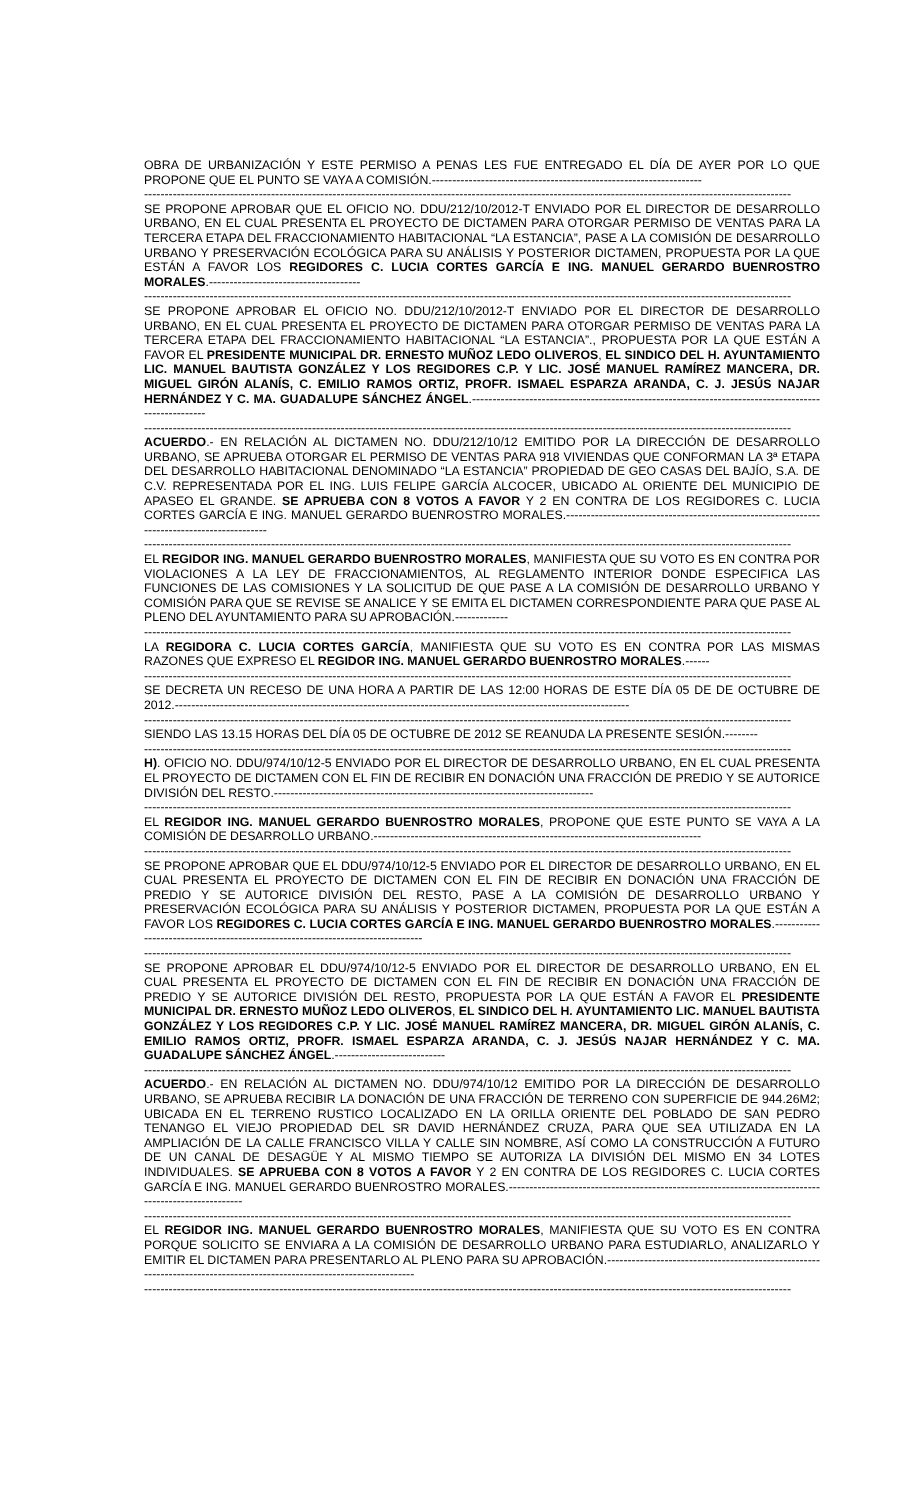OBRA DE URBANIZACIÓN Y ESTE PERMISO A PENAS LES FUE ENTREGADO EL DÍA DE AYER POR LO QUE PROPONE QUE EL PUNTO SE VAYA A COMISIÓN.------------------------------------------------------------------
--------------------------------------------------------------------------------------------------------------------------------------------------------------
SE PROPONE APROBAR QUE EL OFICIO NO. DDU/212/10/2012-T ENVIADO POR EL DIRECTOR DE DESARROLLO URBANO, EN EL CUAL PRESENTA EL PROYECTO DE DICTAMEN PARA OTORGAR PERMISO DE VENTAS PARA LA TERCERA ETAPA DEL FRACCIONAMIENTO HABITACIONAL “LA ESTANCIA”, PASE A LA COMISIÓN DE DESARROLLO URBANO Y PRESERVACIÓN ECOLÓGICA PARA SU ANÁLISIS Y POSTERIOR DICTAMEN, PROPUESTA POR LA QUE ESTÁN A FAVOR LOS REGIDORES C. LUCIA CORTES GARCÍA E ING. MANUEL GERARDO BUENROSTRO MORALES.-------------------------------------
--------------------------------------------------------------------------------------------------------------------------------------------------------------
SE PROPONE APROBAR EL OFICIO NO. DDU/212/10/2012-T ENVIADO POR EL DIRECTOR DE DESARROLLO URBANO, EN EL CUAL PRESENTA EL PROYECTO DE DICTAMEN PARA OTORGAR PERMISO DE VENTAS PARA LA TERCERA ETAPA DEL FRACCIONAMIENTO HABITACIONAL “LA ESTANCIA”., PROPUESTA POR LA QUE ESTÁN A FAVOR EL PRESIDENTE MUNICIPAL DR. ERNESTO MUÑOZ LEDO OLIVEROS, EL SINDICO DEL H. AYUNTAMIENTO LIC. MANUEL BAUTISTA GONZÁLEZ Y LOS REGIDORES C.P. Y LIC. JOSÉ MANUEL RAMÍREZ MANCERA, DR. MIGUEL GIRÓN ALANÍS, C. EMILIO RAMOS ORTIZ, PROFR. ISMAEL ESPARZA ARANDA, C. J. JESÚS NAJAR HERNÁNDEZ Y C. MA. GUADALUPE SÁNCHEZ ÁNGEL.----------------------------------------------------------------------------------------------------
--------------------------------------------------------------------------------------------------------------------------------------------------------------
ACUERDO.- EN RELACIÓN AL DICTAMEN NO. DDU/212/10/12 EMITIDO POR LA DIRECCIÓN DE DESARROLLO URBANO, SE APRUEBA OTORGAR EL PERMISO DE VENTAS PARA 918 VIVIENDAS QUE CONFORMAN LA 3ª ETAPA DEL DESARROLLO HABITACIONAL DENOMINADO “LA ESTANCIA” PROPIEDAD DE GEO CASAS DEL BAJÍO, S.A. DE C.V. REPRESENTADA POR EL ING. LUIS FELIPE GARCÍA ALCOCER, UBICADO AL ORIENTE DEL MUNICIPIO DE APASEO EL GRANDE. SE APRUEBA CON 8 VOTOS A FAVOR Y 2 EN CONTRA DE LOS REGIDORES C. LUCIA CORTES GARCÍA E ING. MANUEL GERARDO BUENROSTRO MORALES.--------------------------------------------------------------------------------------------
--------------------------------------------------------------------------------------------------------------------------------------------------------------
EL REGIDOR ING. MANUEL GERARDO BUENROSTRO MORALES, MANIFIESTA QUE SU VOTO ES EN CONTRA POR VIOLACIONES A LA LEY DE FRACCIONAMIENTOS, AL REGLAMENTO INTERIOR DONDE ESPECIFICA LAS FUNCIONES DE LAS COMISIONES Y LA SOLICITUD DE QUE PASE A LA COMISIÓN DE DESARROLLO URBANO Y COMISIÓN PARA QUE SE REVISE SE ANALICE Y SE EMITA EL DICTAMEN CORRESPONDIENTE PARA QUE PASE AL PLENO DEL AYUNTAMIENTO PARA SU APROBACIÓN.-------------
--------------------------------------------------------------------------------------------------------------------------------------------------------------
LA REGIDORA C. LUCIA CORTES GARCÍA, MANIFIESTA QUE SU VOTO ES EN CONTRA POR LAS MISMAS RAZONES QUE EXPRESO EL REGIDOR ING. MANUEL GERARDO BUENROSTRO MORALES.------
--------------------------------------------------------------------------------------------------------------------------------------------------------------
SE DECRETA UN RECESO DE UNA HORA A PARTIR DE LAS 12:00 HORAS DE ESTE DÍA 05 DE DE OCTUBRE DE 2012.---------------------------------------------------------------------------------------------------------------
--------------------------------------------------------------------------------------------------------------------------------------------------------------
SIENDO LAS 13.15 HORAS DEL DÍA 05 DE OCTUBRE DE 2012 SE REANUDA LA PRESENTE SESIÓN.--------
--------------------------------------------------------------------------------------------------------------------------------------------------------------
H). OFICIO NO. DDU/974/10/12-5 ENVIADO POR EL DIRECTOR DE DESARROLLO URBANO, EN EL CUAL PRESENTA EL PROYECTO DE DICTAMEN CON EL FIN DE RECIBIR EN DONACIÓN UNA FRACCIÓN DE PREDIO Y SE AUTORICE DIVISIÓN DEL RESTO.------------------------------------------------------------------------------
--------------------------------------------------------------------------------------------------------------------------------------------------------------
EL REGIDOR ING. MANUEL GERARDO BUENROSTRO MORALES, PROPONE QUE ESTE PUNTO SE VAYA A LA COMISIÓN DE DESARROLLO URBANO.--------------------------------------------------------------------------------
--------------------------------------------------------------------------------------------------------------------------------------------------------------
SE PROPONE APROBAR QUE EL DDU/974/10/12-5 ENVIADO POR EL DIRECTOR DE DESARROLLO URBANO, EN EL CUAL PRESENTA EL PROYECTO DE DICTAMEN CON EL FIN DE RECIBIR EN DONACIÓN UNA FRACCIÓN DE PREDIO Y SE AUTORICE DIVISIÓN DEL RESTO, PASE A LA COMISIÓN DE DESARROLLO URBANO Y PRESERVACIÓN ECOLÓGICA PARA SU ANÁLISIS Y POSTERIOR DICTAMEN, PROPUESTA POR LA QUE ESTÁN A FAVOR LOS REGIDORES C. LUCIA CORTES GARCÍA E ING. MANUEL GERARDO BUENROSTRO MORALES.-------------------------------------------------------------------------------
--------------------------------------------------------------------------------------------------------------------------------------------------------------
SE PROPONE APROBAR EL DDU/974/10/12-5 ENVIADO POR EL DIRECTOR DE DESARROLLO URBANO, EN EL CUAL PRESENTA EL PROYECTO DE DICTAMEN CON EL FIN DE RECIBIR EN DONACIÓN UNA FRACCIÓN DE PREDIO Y SE AUTORICE DIVISIÓN DEL RESTO, PROPUESTA POR LA QUE ESTÁN A FAVOR EL PRESIDENTE MUNICIPAL DR. ERNESTO MUÑOZ LEDO OLIVEROS, EL SINDICO DEL H. AYUNTAMIENTO LIC. MANUEL BAUTISTA GONZÁLEZ Y LOS REGIDORES C.P. Y LIC. JOSÉ MANUEL RAMÍREZ MANCERA, DR. MIGUEL GIRÓN ALANÍS, C. EMILIO RAMOS ORTIZ, PROFR. ISMAEL ESPARZA ARANDA, C. J. JESÚS NAJAR HERNÁNDEZ Y C. MA. GUADALUPE SÁNCHEZ ÁNGEL.---------------------------
--------------------------------------------------------------------------------------------------------------------------------------------------------------
ACUERDO.- EN RELACIÓN AL DICTAMEN NO. DDU/974/10/12 EMITIDO POR LA DIRECCIÓN DE DESARROLLO URBANO, SE APRUEBA RECIBIR LA DONACIÓN DE UNA FRACCIÓN DE TERRENO CON SUPERFICIE DE 944.26M2; UBICADA EN EL TERRENO RUSTICO LOCALIZADO EN LA ORILLA ORIENTE DEL POBLADO DE SAN PEDRO TENANGO EL VIEJO PROPIEDAD DEL SR DAVID HERNÁNDEZ CRUZA, PARA QUE SEA UTILIZADA EN LA AMPLIACIÓN DE LA CALLE FRANCISCO VILLA Y CALLE SIN NOMBRE, ASÍ COMO LA CONSTRUCCIÓN A FUTURO DE UN CANAL DE DESAGÜE Y AL MISMO TIEMPO SE AUTORIZA LA DIVISIÓN DEL MISMO EN 34 LOTES INDIVIDUALES. SE APRUEBA CON 8 VOTOS A FAVOR Y 2 EN CONTRA DE LOS REGIDORES C. LUCIA CORTES GARCÍA E ING. MANUEL GERARDO BUENROSTRO MORALES.----------------------------------------------------------------------------------------------------
--------------------------------------------------------------------------------------------------------------------------------------------------------------
EL REGIDOR ING. MANUEL GERARDO BUENROSTRO MORALES, MANIFIESTA QUE SU VOTO ES EN CONTRA PORQUE SOLICITO SE ENVIARA A LA COMISIÓN DE DESARROLLO URBANO PARA ESTUDIARLO, ANALIZARLO Y EMITIR EL DICTAMEN PARA PRESENTARLO AL PLENO PARA SU APROBACIÓN.----------------------------------------------------------------------------------------------------------------------
--------------------------------------------------------------------------------------------------------------------------------------------------------------